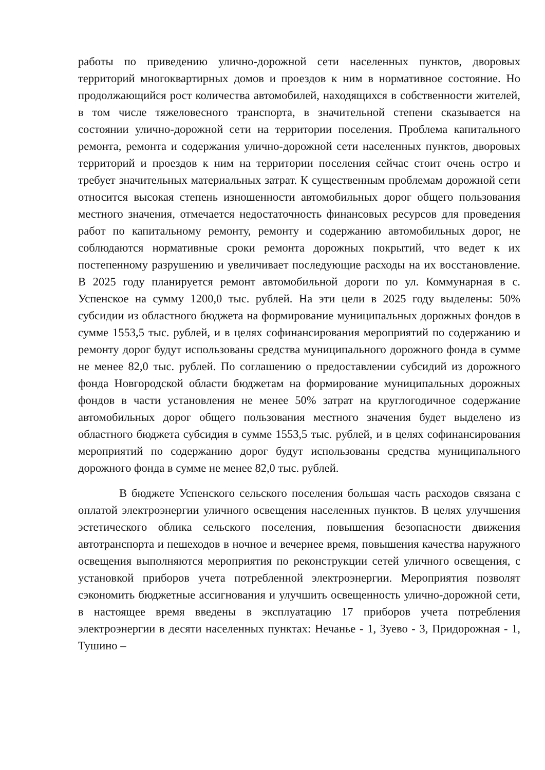работы по приведению улично-дорожной сети населенных пунктов, дворовых территорий многоквартирных домов и проездов к ним в нормативное состояние. Но продолжающийся рост количества автомобилей, находящихся в собственности жителей, в том числе тяжеловесного транспорта, в значительной степени сказывается на состоянии улично-дорожной сети на территории поселения. Проблема капитального ремонта, ремонта и содержания улично-дорожной сети населенных пунктов, дворовых территорий и проездов к ним на территории поселения сейчас стоит очень остро и требует значительных материальных затрат. К существенным проблемам дорожной сети относится высокая степень изношенности автомобильных дорог общего пользования местного значения, отмечается недостаточность финансовых ресурсов для проведения работ по капитальному ремонту, ремонту и содержанию автомобильных дорог, не соблюдаются нормативные сроки ремонта дорожных покрытий, что ведет к их постепенному разрушению и увеличивает последующие расходы на их восстановление. В 2025 году планируется ремонт автомобильной дороги по ул. Коммунарная в с. Успенское на сумму 1200,0 тыс. рублей. На эти цели в 2025 году выделены: 50% субсидии из областного бюджета на формирование муниципальных дорожных фондов в сумме 1553,5 тыс. рублей, и в целях софинансирования мероприятий по содержанию и ремонту дорог будут использованы средства муниципального дорожного фонда в сумме не менее 82,0 тыс. рублей. По соглашению о предоставлении субсидий из дорожного фонда Новгородской области бюджетам на формирование муниципальных дорожных фондов в части установления не менее 50% затрат на круглогодичное содержание автомобильных дорог общего пользования местного значения будет выделено из областного бюджета субсидия в сумме 1553,5 тыс. рублей, и в целях софинансирования мероприятий по содержанию дорог будут использованы средства муниципального дорожного фонда в сумме не менее 82,0 тыс. рублей.
В бюджете Успенского сельского поселения большая часть расходов связана с оплатой электроэнергии уличного освещения населенных пунктов. В целях улучшения эстетического облика сельского поселения, повышения безопасности движения автотранспорта и пешеходов в ночное и вечернее время, повышения качества наружного освещения выполняются мероприятия по реконструкции сетей уличного освещения, с установкой приборов учета потребленной электроэнергии. Мероприятия позволят сэкономить бюджетные ассигнования и улучшить освещенность улично-дорожной сети, в настоящее время введены в эксплуатацию 17 приборов учета потребления электроэнергии в десяти населенных пунктах: Нечанье - 1, Зуево - 3, Придорожная - 1, Тушино –